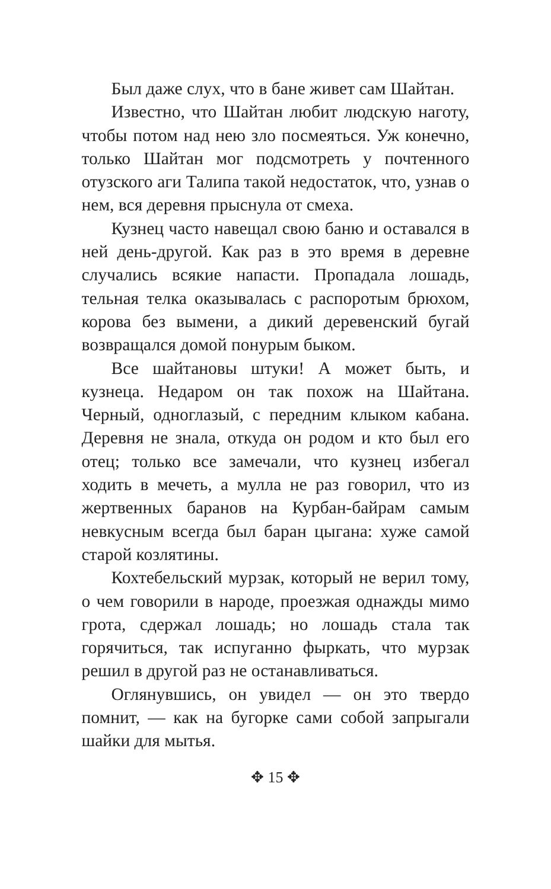Был даже слух, что в бане живет сам Шайтан.
Известно, что Шайтан любит людскую наготу, чтобы потом над нею зло посмеяться. Уж конечно, только Шайтан мог подсмотреть у почтенного отузского аги Талипа такой недостаток, что, узнав о нем, вся деревня прыснула от смеха.
Кузнец часто навещал свою баню и оставался в ней день-другой. Как раз в это время в деревне случались всякие напасти. Пропадала лошадь, тельная телка оказывалась с распоротым брюхом, корова без вымени, а дикий деревенский бугай возвращался домой понурым быком.
Все шайтановы штуки! А может быть, и кузнеца. Недаром он так похож на Шайтана. Черный, одноглазый, с передним клыком кабана. Деревня не знала, откуда он родом и кто был его отец; только все замечали, что кузнец избегал ходить в мечеть, а мулла не раз говорил, что из жертвенных баранов на Курбан-байрам самым невкусным всегда был баран цыгана: хуже самой старой козлятины.
Кохтебельский мурзак, который не верил тому, о чем говорили в народе, проезжая однажды мимо грота, сдержал лошадь; но лошадь стала так горячиться, так испуганно фыркать, что мурзак решил в другой раз не останавливаться.
Оглянувшись, он увидел — он это твердо помнит, — как на бугорке сами собой запрыгали шайки для мытья.
✥ 15 ✥